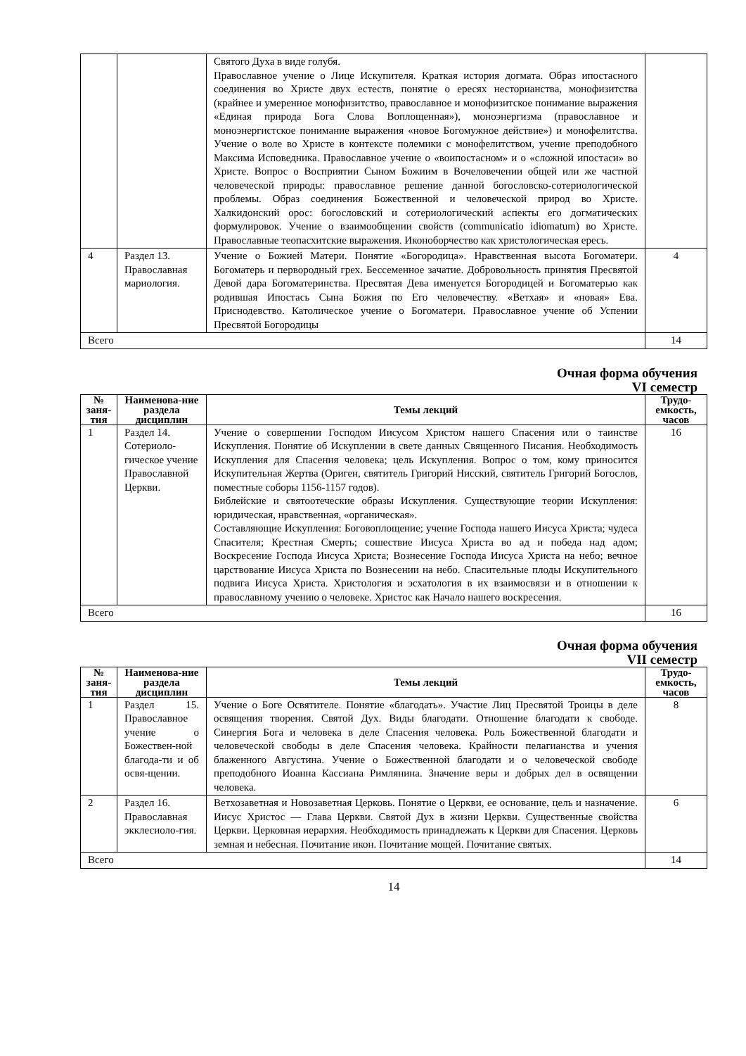| | | Святого Духа в виде голубя. Православное учение о Лице Искупителя. Краткая история догмата. Образ ипостасного соединения во Христе двух естеств, понятие о ересях несторианства, монофизитства (крайнее и умеренное монофизитство, православное и монофизитское понимание выражения «Единая природа Бога Слова Воплощенная»), моноэнергизма (православное и моноэнергистское понимание выражения «новое Богомужное действие») и монофелитства. Учение о воле во Христе в контексте полемики с монофелитством, учение преподобного Максима Исповедника. Православное учение о «воипостасном» и о «сложной ипостаси» во Христе. Вопрос о Восприятии Сыном Божиим в Вочеловечении общей или же частной человеческой природы: православное решение данной богословско-сотериологической проблемы. Образ соединения Божественной и человеческой природ во Христе. Халкидонский орос: богословский и сотериологический аспекты его догматических формулировок. Учение о взаимообщении свойств (communicatio idiomatum) во Христе. Православные теопасхитские выражения. Иконоборчество как христологическая ересь. | |
| 4 | Раздел 13. Православная мариология. | Учение о Божией Матери. Понятие «Богородица». Нравственная высота Богоматери. Богоматерь и первородный грех. Бессеменное зачатие. Добровольность принятия Пресвятой Девой дара Богоматеринства. Пресвятая Дева именуется Богородицей и Богоматерью как родившая Ипостась Сына Божия по Его человечеству. «Ветхая» и «новая» Ева. Приснодевство. Католическое учение о Богоматери. Православное учение об Успении Пресвятой Богородицы | 4 |
| Всего | | | 14 |
Очная форма обучения
VI семестр
| № заня-тия | Наименова-ние раздела дисциплин | Темы лекций | Трудо-емкость, часов |
| --- | --- | --- | --- |
| 1 | Раздел 14. Сотериоло-гическое учение Православной Церкви. | Учение о совершении Господом Иисусом Христом нашего Спасения или о таинстве Искупления. Понятие об Искуплении в свете данных Священного Писания. Необходимость Искупления для Спасения человека; цель Искупления. Вопрос о том, кому приносится Искупительная Жертва (Ориген, святитель Григорий Нисский, святитель Григорий Богослов, поместные соборы 1156-1157 годов). Библейские и святоотеческие образы Искупления. Существующие теории Искупления: юридическая, нравственная, «органическая». Составляющие Искупления: Боговоплощение; учение Господа нашего Иисуса Христа; чудеса Спасителя; Крестная Смерть; сошествие Иисуса Христа во ад и победа над адом; Воскресение Господа Иисуса Христа; Вознесение Господа Иисуса Христа на небо; вечное царствование Иисуса Христа по Вознесении на небо. Спасительные плоды Искупительного подвига Иисуса Христа. Христология и эсхатология в их взаимосвязи и в отношении к православному учению о человеке. Христос как Начало нашего воскресения. | 16 |
| Всего | | | 16 |
Очная форма обучения
VII семестр
| № заня-тия | Наименова-ние раздела дисциплин | Темы лекций | Трудо-емкость, часов |
| --- | --- | --- | --- |
| 1 | Раздел 15. Православное учение о Божествен-ной благода-ти и об освя-щении. | Учение о Боге Освятителе. Понятие «благодать». Участие Лиц Пресвятой Троицы в деле освящения творения. Святой Дух. Виды благодати. Отношение благодати к свободе. Синергия Бога и человека в деле Спасения человека. Роль Божественной благодати и человеческой свободы в деле Спасения человека. Крайности пелагианства и учения блаженного Августина. Учение о Божественной благодати и о человеческой свободе преподобного Иоанна Кассиана Римлянина. Значение веры и добрых дел в освящении человека. | 8 |
| 2 | Раздел 16. Православная экклесиоло-гия. | Ветхозаветная и Новозаветная Церковь. Понятие о Церкви, ее основание, цель и назначение. Иисус Христос — Глава Церкви. Святой Дух в жизни Церкви. Существенные свойства Церкви. Церковная иерархия. Необходимость принадлежать к Церкви для Спасения. Церковь земная и небесная. Почитание икон. Почитание мощей. Почитание святых. | 6 |
| Всего | | | 14 |
14